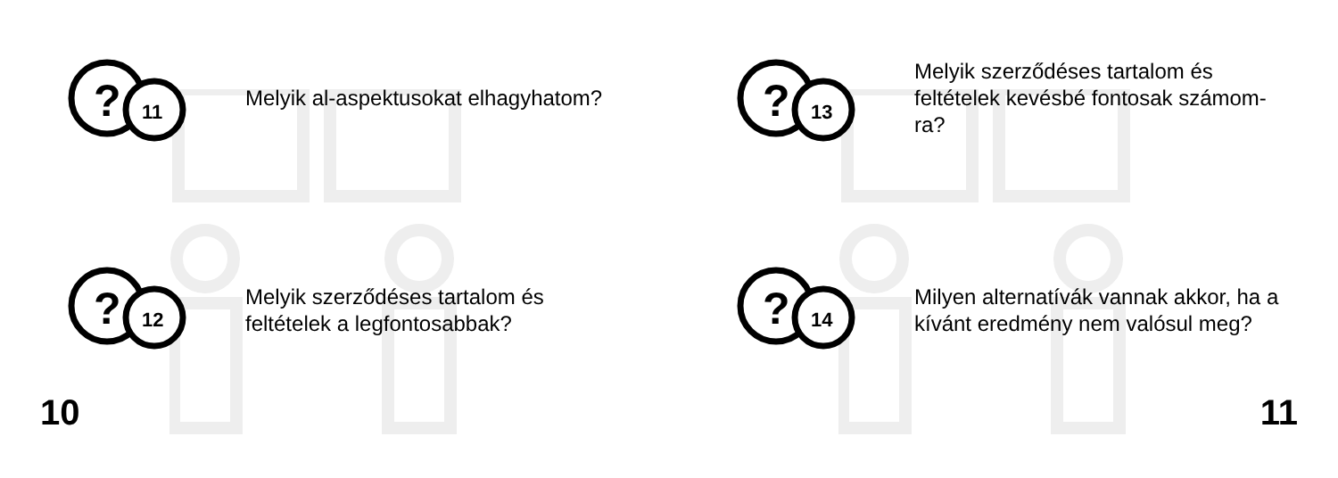?
11
Melyik al-aspektusokat elhagyhatom?
?
12
Melyik szerződéses tartalom és
feltételek a legfontosabbak?
10
?
13
Melyik szerződéses tartalom és
feltételek kevésbé fontosak számom-
ra?
?
14
Milyen alternatívák vannak akkor, ha a
kívánt eredmény nem valósul meg?
11